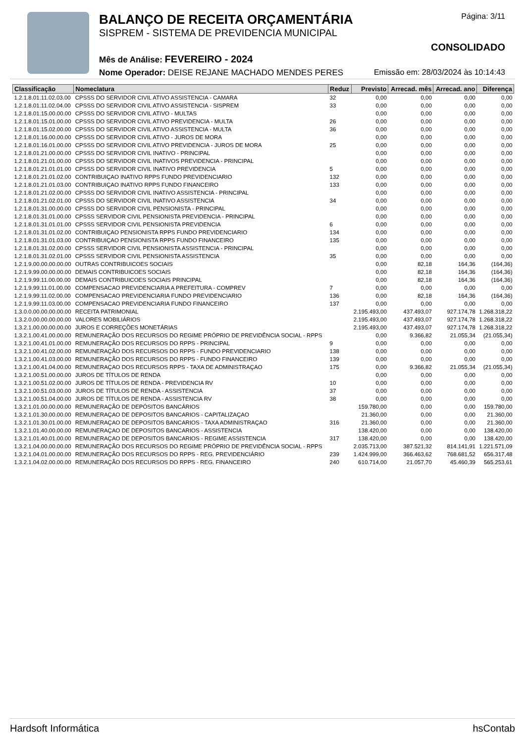BALANÇO DE RECEITA ORÇAMENTÁRIA
SISPREM - SISTEMA DE PREVIDENCIA MUNICIPAL
Mês de Análise: FEVEREIRO - 2024
Nome Operador: DEISE REJANE MACHADO MENDES PERES
Página: 3/11
CONSOLIDADO
Emissão em: 28/03/2024 às 10:14:43
| Classificação | Nomeclatura | Reduz | Previsto | Arrecad. mês | Arrecad. ano | Diferença |
| --- | --- | --- | --- | --- | --- | --- |
| 1.2.1.8.01.11.02.03.00 | CPSSS DO SERVIDOR CIVIL ATIVO ASSISTENCIA - CAMARA | 32 | 0,00 | 0,00 | 0,00 | 0,00 |
| 1.2.1.8.01.11.02.04.00 | CPSSS DO SERVIDOR CIVIL ATIVO ASSISTENCIA - SISPREM | 33 | 0,00 | 0,00 | 0,00 | 0,00 |
| 1.2.1.8.01.15.00.00.00 | CPSSS DO SERVIDOR CIVIL ATIVO - MULTAS | | 0,00 | 0,00 | 0,00 | 0,00 |
| 1.2.1.8.01.15.01.00.00 | CPSSS DO SERVIDOR CIVIL ATIVO PREVIDENCIA - MULTA | 26 | 0,00 | 0,00 | 0,00 | 0,00 |
| 1.2.1.8.01.15.02.00.00 | CPSSS DO SERVIDOR CIVIL ATIVO ASSISTENCIA - MULTA | 36 | 0,00 | 0,00 | 0,00 | 0,00 |
| 1.2.1.8.01.16.00.00.00 | CPSSS DO SERVIDOR CIVIL ATIVO - JUROS DE MORA | | 0,00 | 0,00 | 0,00 | 0,00 |
| 1.2.1.8.01.16.01.00.00 | CPSSS DO SERVIDOR CIVIL ATIVO PREVIDENCIA - JUROS DE MORA | 25 | 0,00 | 0,00 | 0,00 | 0,00 |
| 1.2.1.8.01.21.00.00.00 | CPSSS DO SERVIDOR CIVIL INATIVO - PRINCIPAL | | 0,00 | 0,00 | 0,00 | 0,00 |
| 1.2.1.8.01.21.01.00.00 | CPSSS DO SERVIDOR CIVIL INATIVOS PREVIDENCIA - PRINCIPAL | | 0,00 | 0,00 | 0,00 | 0,00 |
| 1.2.1.8.01.21.01.01.00 | CPSSS DO SERVIDOR CIVIL INATIVO PREVIDENCIA | 5 | 0,00 | 0,00 | 0,00 | 0,00 |
| 1.2.1.8.01.21.01.02.00 | CONTRIBUIÇAO INATIVO RPPS FUNDO PREVIDENCIARIO | 132 | 0,00 | 0,00 | 0,00 | 0,00 |
| 1.2.1.8.01.21.01.03.00 | CONTRIBUIÇAO INATIVO RPPS FUNDO FINANCEIRO | 133 | 0,00 | 0,00 | 0,00 | 0,00 |
| 1.2.1.8.01.21.02.00.00 | CPSSS DO SERVIDOR CIVIL INATIVO ASSISTENCIA - PRINCIPAL | | 0,00 | 0,00 | 0,00 | 0,00 |
| 1.2.1.8.01.21.02.01.00 | CPSSS DO SERVIDOR CIVIL INATIVO ASSISTENCIA | 34 | 0,00 | 0,00 | 0,00 | 0,00 |
| 1.2.1.8.01.31.00.00.00 | CPSSS DO SERVIDOR CIVIL PENSIONISTA - PRINCIPAL | | 0,00 | 0,00 | 0,00 | 0,00 |
| 1.2.1.8.01.31.01.00.00 | CPSSS SERVIDOR CIVIL PENSIONISTA PREVIDENCIA - PRINCIPAL | | 0,00 | 0,00 | 0,00 | 0,00 |
| 1.2.1.8.01.31.01.01.00 | CPSSS SERVIDOR CIVIL PENSIONISTA PREVIDENCIA | 6 | 0,00 | 0,00 | 0,00 | 0,00 |
| 1.2.1.8.01.31.01.02.00 | CONTRIBUIÇAO PENSIONISTA RPPS FUNDO PREVIDENCIARIO | 134 | 0,00 | 0,00 | 0,00 | 0,00 |
| 1.2.1.8.01.31.01.03.00 | CONTRIBUIÇAO PENSIONISTA RPPS FUNDO FINANCEIRO | 135 | 0,00 | 0,00 | 0,00 | 0,00 |
| 1.2.1.8.01.31.02.00.00 | CPSSS SERVIDOR CIVIL PENSIONISTA ASSISTENCIA - PRINCIPAL | | 0,00 | 0,00 | 0,00 | 0,00 |
| 1.2.1.8.01.31.02.01.00 | CPSSS SERVIDOR CIVIL PENSIONISTA ASSISTENCIA | 35 | 0,00 | 0,00 | 0,00 | 0,00 |
| 1.2.1.9.00.00.00.00.00 | OUTRAS CONTRIBUICOES SOCIAIS | | 0,00 | 82,18 | 164,36 | (164,36) |
| 1.2.1.9.99.00.00.00.00 | DEMAIS CONTRIBUICOES SOCIAIS | | 0,00 | 82,18 | 164,36 | (164,36) |
| 1.2.1.9.99.11.00.00.00 | DEMAIS CONTRIBUICOES SOCIAIS PRINCIPAL | | 0,00 | 82,18 | 164,36 | (164,36) |
| 1.2.1.9.99.11.01.00.00 | COMPENSACAO PREVIDENCIARIA A PREFEITURA - COMPREV | 7 | 0,00 | 0,00 | 0,00 | 0,00 |
| 1.2.1.9.99.11.02.00.00 | COMPENSACAO PREVIDENCIARIA FUNDO PREVIDENCIARIO | 136 | 0,00 | 82,18 | 164,36 | (164,36) |
| 1.2.1.9.99.11.03.00.00 | COMPENSACAO PREVIDENCIARIA FUNDO FINANCEIRO | 137 | 0,00 | 0,00 | 0,00 | 0,00 |
| 1.3.0.0.00.00.00.00.00 | RECEITA PATRIMONIAL | | 2.195.493,00 | 437.493,07 | 927.174,78 | 1.268.318,22 |
| 1.3.2.0.00.00.00.00.00 | VALORES MOBILIÁRIOS | | 2.195.493,00 | 437.493,07 | 927.174,78 | 1.268.318,22 |
| 1.3.2.1.00.00.00.00.00 | JUROS E CORREÇÕES MONETÁRIAS | | 2.195.493,00 | 437.493,07 | 927.174,78 | 1.268.318,22 |
| 1.3.2.1.00.41.00.00.00 | REMUNERAÇÃO DOS RECURSOS DO REGIME PRÓPRIO DE PREVIDÊNCIA SOCIAL - RPPS | | 0,00 | 9.366,82 | 21.055,34 | (21.055,34) |
| 1.3.2.1.00.41.01.00.00 | REMUNERAÇÃO DOS RECURSOS DO RPPS - PRINCIPAL | 9 | 0,00 | 0,00 | 0,00 | 0,00 |
| 1.3.2.1.00.41.02.00.00 | REMUNERAÇÃO DOS RECURSOS DO RPPS - FUNDO PREVIDENCIARIO | 138 | 0,00 | 0,00 | 0,00 | 0,00 |
| 1.3.2.1.00.41.03.00.00 | REMUNERAÇÃO DOS RECURSOS DO RPPS - FUNDO FINANCEIRO | 139 | 0,00 | 0,00 | 0,00 | 0,00 |
| 1.3.2.1.00.41.04.00.00 | REMUNERAÇAO DOS RECURSOS RPPS - TAXA DE ADMINISTRAÇAO | 175 | 0,00 | 9.366,82 | 21.055,34 | (21.055,34) |
| 1.3.2.1.00.51.00.00.00 | JUROS DE TÍTULOS DE RENDA | | 0,00 | 0,00 | 0,00 | 0,00 |
| 1.3.2.1.00.51.02.00.00 | JUROS DE TÍTULOS DE RENDA - PREVIDENCIA RV | 10 | 0,00 | 0,00 | 0,00 | 0,00 |
| 1.3.2.1.00.51.03.00.00 | JUROS DE TÍTULOS DE RENDA - ASSISTENCIA | 37 | 0,00 | 0,00 | 0,00 | 0,00 |
| 1.3.2.1.00.51.04.00.00 | JUROS DE TÍTULOS DE RENDA - ASSISTENCIA RV | 38 | 0,00 | 0,00 | 0,00 | 0,00 |
| 1.3.2.1.01.00.00.00.00 | REMUNERAÇÃO DE DEPÓSITOS BANCÁRIOS | | 159.780,00 | 0,00 | 0,00 | 159.780,00 |
| 1.3.2.1.01.30.00.00.00 | REMUNERAÇAO DE DEPOSITOS BANCARIOS - CAPITALIZAÇAO | | 21.360,00 | 0,00 | 0,00 | 21.360,00 |
| 1.3.2.1.01.30.01.00.00 | REMUNERAÇAO DE DEPOSITOS BANCARIOS - TAXA ADMINISTRAÇAO | 316 | 21.360,00 | 0,00 | 0,00 | 21.360,00 |
| 1.3.2.1.01.40.00.00.00 | REMUNERAÇAO DE DEPOSITOS BANCARIOS - ASSISTENCIA | | 138.420,00 | 0,00 | 0,00 | 138.420,00 |
| 1.3.2.1.01.40.01.00.00 | REMUNERAÇAO DE DEPOSITOS BANCARIOS - REGIME ASSISTENCIA | 317 | 138.420,00 | 0,00 | 0,00 | 138.420,00 |
| 1.3.2.1.04.00.00.00.00 | REMUNERAÇÃO DOS RECURSOS DO REGIME PRÓPRIO DE PREVIDÊNCIA SOCIAL - RPPS | | 2.035.713,00 | 387.521,32 | 814.141,91 | 1.221.571,09 |
| 1.3.2.1.04.01.00.00.00 | REMUNERAÇÃO DOS RECURSOS DO RPPS - REG. PREVIDENCIÁRIO | 239 | 1.424.999,00 | 366.463,62 | 768.681,52 | 656.317,48 |
| 1.3.2.1.04.02.00.00.00 | REMUNERAÇÃO DOS RECURSOS DO RPPS - REG. FINANCEIRO | 240 | 610.714,00 | 21.057,70 | 45.460,39 | 565.253,61 |
Hardsoft Informática hsContab